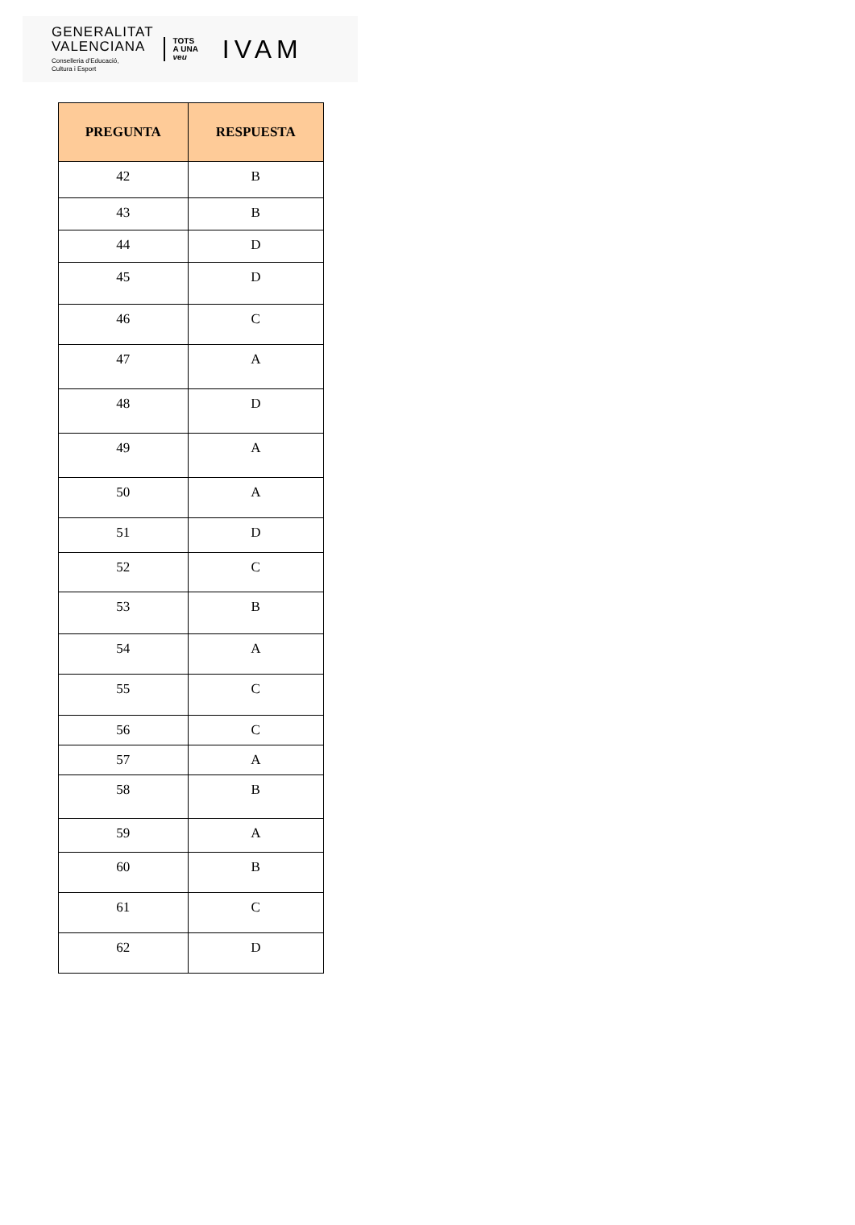GENERALITAT
VALENCIANA
Conselleria d'Educació,
Cultura i Esport
TOTS
A UNA
veu
IVAM
| PREGUNTA | RESPUESTA |
| --- | --- |
| 42 | B |
| 43 | B |
| 44 | D |
| 45 | D |
| 46 | C |
| 47 | A |
| 48 | D |
| 49 | A |
| 50 | A |
| 51 | D |
| 52 | C |
| 53 | B |
| 54 | A |
| 55 | C |
| 56 | C |
| 57 | A |
| 58 | B |
| 59 | A |
| 60 | B |
| 61 | C |
| 62 | D |